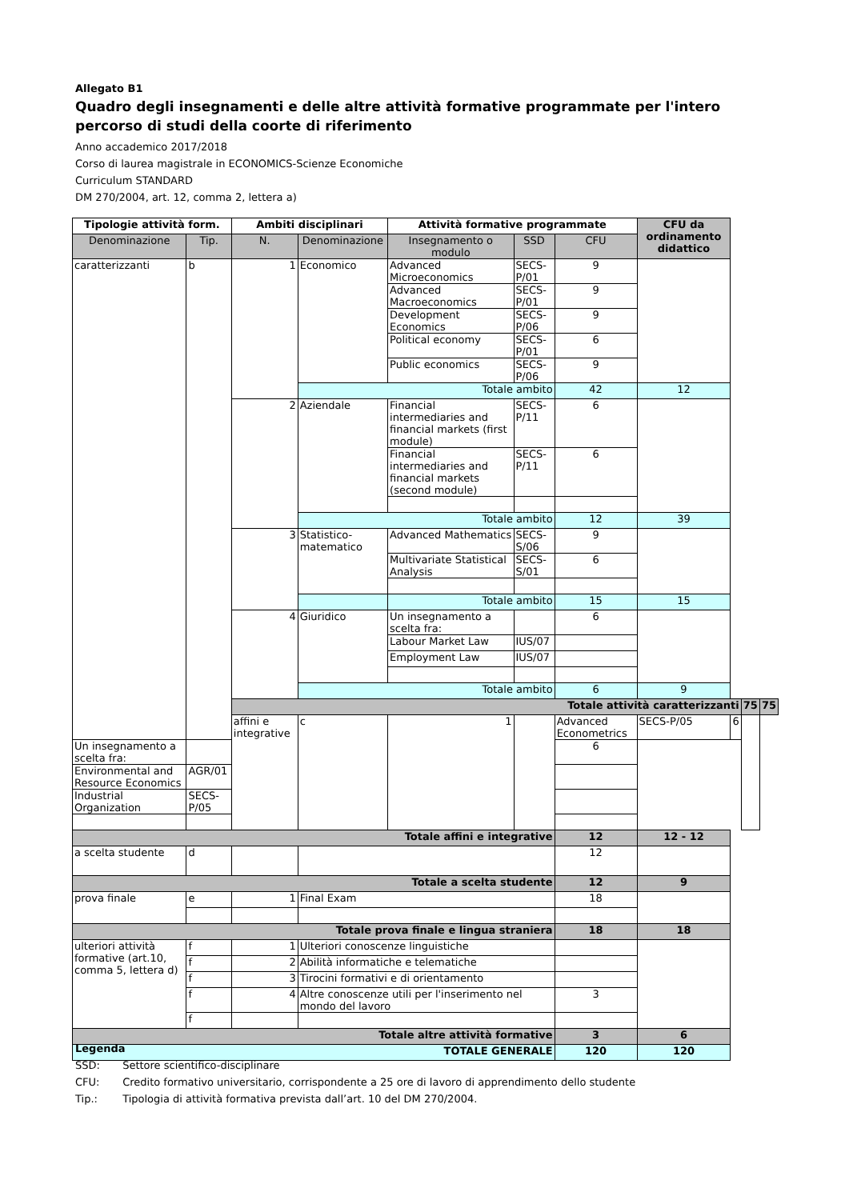Allegato B1
Quadro degli insegnamenti e delle altre attività formative programmate per l'intero percorso di studi della coorte di riferimento
Anno accademico 2017/2018
Corso di laurea magistrale in ECONOMICS-Scienze Economiche
Curriculum STANDARD
DM 270/2004, art. 12, comma 2, lettera a)
| Tipologie attività form. | | Ambiti disciplinari | | Attività formative programmate | | | CFU da ordinamento didattico | | | |
| --- | --- | --- | --- | --- | --- | --- | --- | --- | --- | --- |
| Denominazione | Tip. | N. | Denominazione | Insegnamento o modulo | SSD | CFU | | | | |
| caratterizzanti | b | 1 | Economico | Advanced Microeconomics | SECS-P/01 | 9 | | | | |
| | | | | Advanced Macroeconomics | SECS-P/01 | 9 | | | | |
| | | | | Development Economics | SECS-P/06 | 9 | | | | |
| | | | | Political economy | SECS-P/01 | 6 | | | | |
| | | | | Public economics | SECS-P/06 | 9 | | | | |
| | | | Totale ambito | | | 42 | 12 | | | |
| | | 2 | Aziendale | Financial intermediaries and financial markets (first module) | SECS-P/11 | 6 | | | | |
| | | | | Financial intermediaries and financial markets (second module) | SECS-P/11 | 6 | | | | |
| | | | Totale ambito | | | 12 | 39 | | | |
| | | 3 | Statistico-matematico | Advanced Mathematics | SECS-S/06 | 9 | | | | |
| | | | | Multivariate Statistical Analysis | SECS-S/01 | 6 | | | | |
| | | | | Totale ambito | | 15 | 15 | | | |
| | | 4 | Giuridico | Un insegnamento a scelta fra: | | 6 | | | | |
| | | | | Labour Market Law | IUS/07 | | | | | |
| | | | | Employment Law | IUS/07 | | | | | |
| | | | Totale ambito | | | 6 | 9 | | | |
| | | Totale attività caratterizzanti | | | | | | | 75 | 75 |
| | | affini e integrative | c | 1 | | Advanced Econometrics | SECS-P/05 | 6 | | |
| Un insegnamento a scelta fra: | | | | | | 6 | | | | |
| Environmental and Resource Economics | AGR/01 | | | | | | | | | |
| Industrial Organization | SECS-P/05 | | | | | | | | | |
| Totale affini e integrative | | | | | | 12 | 12 - 12 | | | |
| a scelta studente | d | | | | | 12 | | | | |
| Totale a scelta studente | | | | | | 12 | 9 | | | |
| prova finale | e | 1 | Final Exam | | | 18 | | | | |
| Totale prova finale e lingua straniera | | | | | | 18 | 18 | | | |
| ulteriori attività formative (art.10, comma 5, lettera d) | f | 1 | Ulteriori conoscenze linguistiche | | | | | | | |
| | f | 2 | Abilità informatiche e telematiche | | | | | | | |
| | f | 3 | Tirocini formativi e di orientamento | | | | | | | |
| | f | 4 | Altre conoscenze utili per l'inserimento nel mondo del lavoro | | | 3 | | | | |
| | f | | | | | | | | | |
| Totale altre attività formative | | | | | | 3 | 6 | | | |
| TOTALE GENERALE | | | | | | 120 | 120 | | | |
Legenda
SSD: Settore scientifico-disciplinare
CFU: Credito formativo universitario, corrispondente a 25 ore di lavoro di apprendimento dello studente
Tip.: Tipologia di attività formativa prevista dall’art. 10 del DM 270/2004.